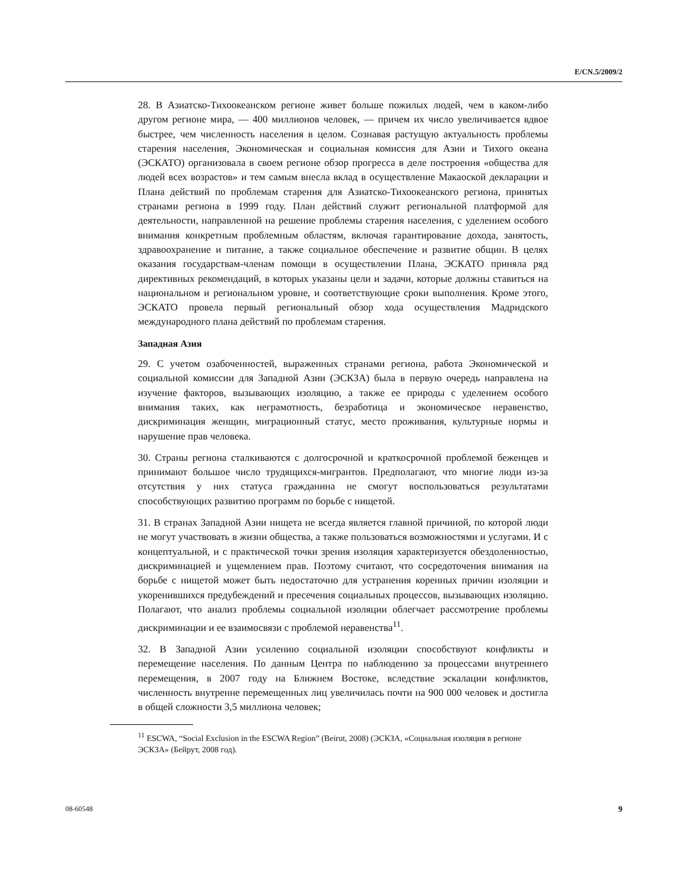E/CN.5/2009/2
28. В Азиатско-Тихоокеанском регионе живет больше пожилых людей, чем в каком-либо другом регионе мира, — 400 миллионов человек, — причем их число увеличивается вдвое быстрее, чем численность населения в целом. Сознавая растущую актуальность проблемы старения населения, Экономическая и социальная комиссия для Азии и Тихого океана (ЭСКАТО) организовала в своем регионе обзор прогресса в деле построения «общества для людей всех возрастов» и тем самым внесла вклад в осуществление Макаоской декларации и Плана действий по проблемам старения для Азиатско-Тихоокеанского региона, принятых странами региона в 1999 году. План действий служит региональной платформой для деятельности, направленной на решение проблемы старения населения, с уделением особого внимания конкретным проблемным областям, включая гарантирование дохода, занятость, здравоохранение и питание, а также социальное обеспечение и развитие общин. В целях оказания государствам-членам помощи в осуществлении Плана, ЭСКАТО приняла ряд директивных рекомендаций, в которых указаны цели и задачи, которые должны ставиться на национальном и региональном уровне, и соответствующие сроки выполнения. Кроме этого, ЭСКАТО провела первый региональный обзор хода осуществления Мадридского международного плана действий по проблемам старения.
Западная Азия
29. С учетом озабоченностей, выраженных странами региона, работа Экономической и социальной комиссии для Западной Азии (ЭСКЗА) была в первую очередь направлена на изучение факторов, вызывающих изоляцию, а также ее природы с уделением особого внимания таких, как неграмотность, безработица и экономическое неравенство, дискриминация женщин, миграционный статус, место проживания, культурные нормы и нарушение прав человека.
30. Страны региона сталкиваются с долгосрочной и краткосрочной проблемой беженцев и принимают большое число трудящихся-мигрантов. Предполагают, что многие люди из-за отсутствия у них статуса гражданина не смогут воспользоваться результатами способствующих развитию программ по борьбе с нищетой.
31. В странах Западной Азии нищета не всегда является главной причиной, по которой люди не могут участвовать в жизни общества, а также пользоваться возможностями и услугами. И с концептуальной, и с практической точки зрения изоляция характеризуется обездоленностью, дискриминацией и ущемлением прав. Поэтому считают, что сосредоточения внимания на борьбе с нищетой может быть недостаточно для устранения коренных причин изоляции и укоренившихся предубеждений и пресечения социальных процессов, вызывающих изоляцию. Полагают, что анализ проблемы социальной изоляции облегчает рассмотрение проблемы дискриминации и ее взаимосвязи с проблемой неравенства<sup>11</sup>.
32. В Западной Азии усилению социальной изоляции способствуют конфликты и перемещение населения. По данным Центра по наблюдению за процессами внутреннего перемещения, в 2007 году на Ближнем Востоке, вследствие эскалации конфликтов, численность внутренне перемещенных лиц увеличилась почти на 900 000 человек и достигла в общей сложности 3,5 миллиона человек;
<sup>11</sup> ESCWA, “Social Exclusion in the ESCWA Region” (Beirut, 2008) (ЭСКЗА, «Социальная изоляция в регионе ЭСКЗА» (Бейрут, 2008 год).
08-60548 9